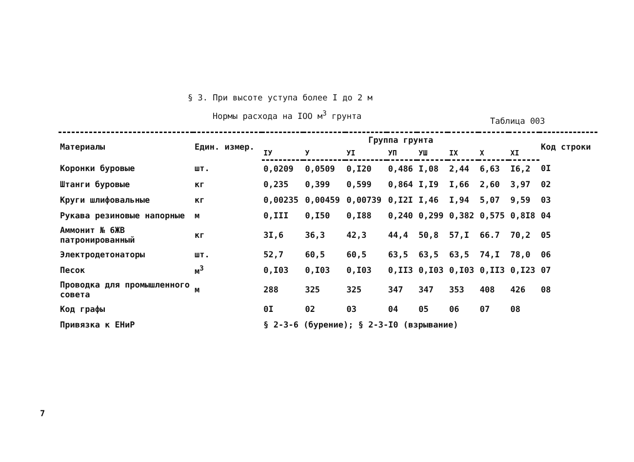§ 3. При высоте уступа более I до 2 м
Нормы расхода на IOO м<sup>3</sup> грунта
Таблица 003
| Материалы | Един. измер. | Группа грунта | | | | | | | | Код строки |
| --- | --- | --- | --- | --- | --- | --- | --- | --- | --- | --- |
| | | IУ | У | УI | УП | УШ | IX | X | XI | |
| Коронки буровые | шт. | 0,0209 | 0,0509 | 0,I20 | 0,486 | I,08 | 2,44 | 6,63 | I6,2 | 0I |
| Штанги буровые | кг | 0,235 | 0,399 | 0,599 | 0,864 | I,I9 | I,66 | 2,60 | 3,97 | 02 |
| Круги шлифовальные | кг | 0,00235 | 0,00459 | 0,00739 | 0,I2I | I,46 | I,94 | 5,07 | 9,59 | 03 |
| Рукава резиновые напорные | м | 0,III | 0,I50 | 0,I88 | 0,240 | 0,299 | 0,382 | 0,575 | 0,8I8 | 04 |
| Аммонит № 6ЖВ патронированный | кг | 3I,6 | 36,3 | 42,3 | 44,4 | 50,8 | 57,I | 66.7 | 70,2 | 05 |
| Электродетонаторы | шт. | 52,7 | 60,5 | 60,5 | 63,5 | 63,5 | 63,5 | 74,I | 78,0 | 06 |
| Песок | м<sup>3</sup> | 0,I03 | 0,I03 | 0,I03 | 0,II3 | 0,I03 | 0,I03 | 0,II3 | 0,I23 | 07 |
| Проводка для промышленного совета | м | 288 | 325 | 325 | 347 | 347 | 353 | 408 | 426 | 08 |
| Код графы | | 0I | 02 | 03 | 04 | 05 | 06 | 07 | 08 | |
| Привязка к ЕНиР | | § 2-3-6 (бурение); § 2-3-I0 (взрывание) | | | | | | | | |
7